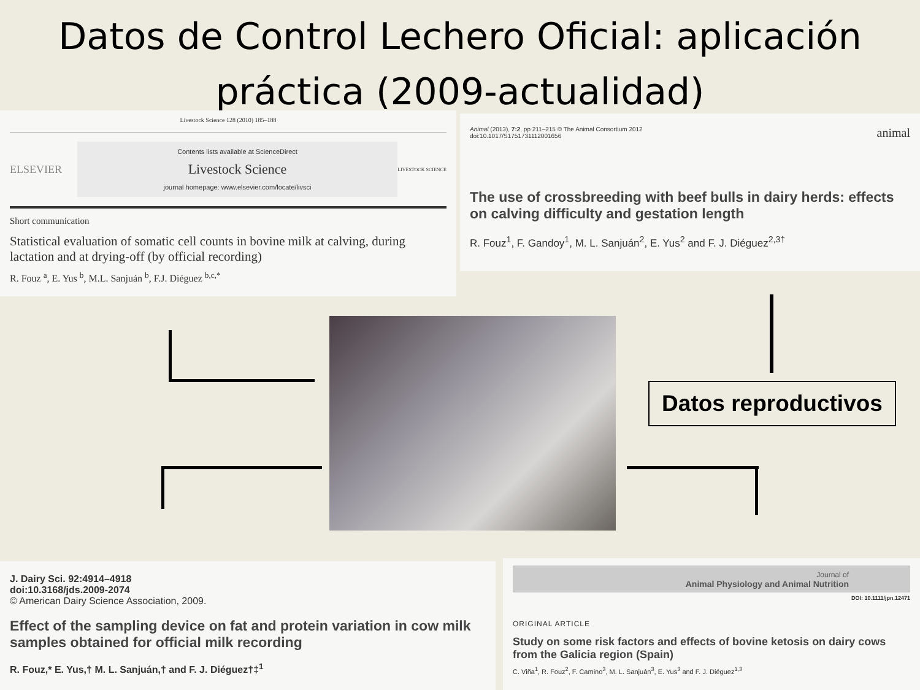Datos de Control Lechero Oficial: aplicación
práctica (2009-actualidad)
Livestock Science 128 (2010) 185–188
ELSEVIER
Contents lists available at ScienceDirect
Livestock Science
journal homepage: www.elsevier.com/locate/livsci
LIVESTOCK SCIENCE
Short communication
Statistical evaluation of somatic cell counts in bovine milk at calving, during lactation and at drying-off (by official recording)
R. Fouz <sup>a</sup>, E. Yus <sup>b</sup>, M.L. Sanjuán <sup>b</sup>, F.J. Diéguez <sup>b,c,*</sup>
Animal (2013), 7:2, pp 211–215 © The Animal Consortium 2012
doi:10.1017/S1751731112001656
animal
The use of crossbreeding with beef bulls in dairy herds: effects on calving difficulty and gestation length
R. Fouz<sup>1</sup>, F. Gandoy<sup>1</sup>, M. L. Sanjuán<sup>2</sup>, E. Yus<sup>2</sup> and F. J. Diéguez<sup>2,3†</sup>
Datos reproductivos
J. Dairy Sci. 92:4914–4918
doi:10.3168/jds.2009-2074
© American Dairy Science Association, 2009.
Effect of the sampling device on fat and protein variation in cow milk samples obtained for official milk recording
R. Fouz,* E. Yus,† M. L. Sanjuán,† and F. J. Diéguez†‡<sup>1</sup>
Journal of
Animal Physiology and Animal Nutrition
DOI: 10.1111/jpn.12471
ORIGINAL ARTICLE
Study on some risk factors and effects of bovine ketosis on dairy cows from the Galicia region (Spain)
C. Viña<sup>1</sup>, R. Fouz<sup>2</sup>, F. Camino<sup>3</sup>, M. L. Sanjuán<sup>3</sup>, E. Yus<sup>3</sup> and F. J. Diéguez<sup>1,3</sup>